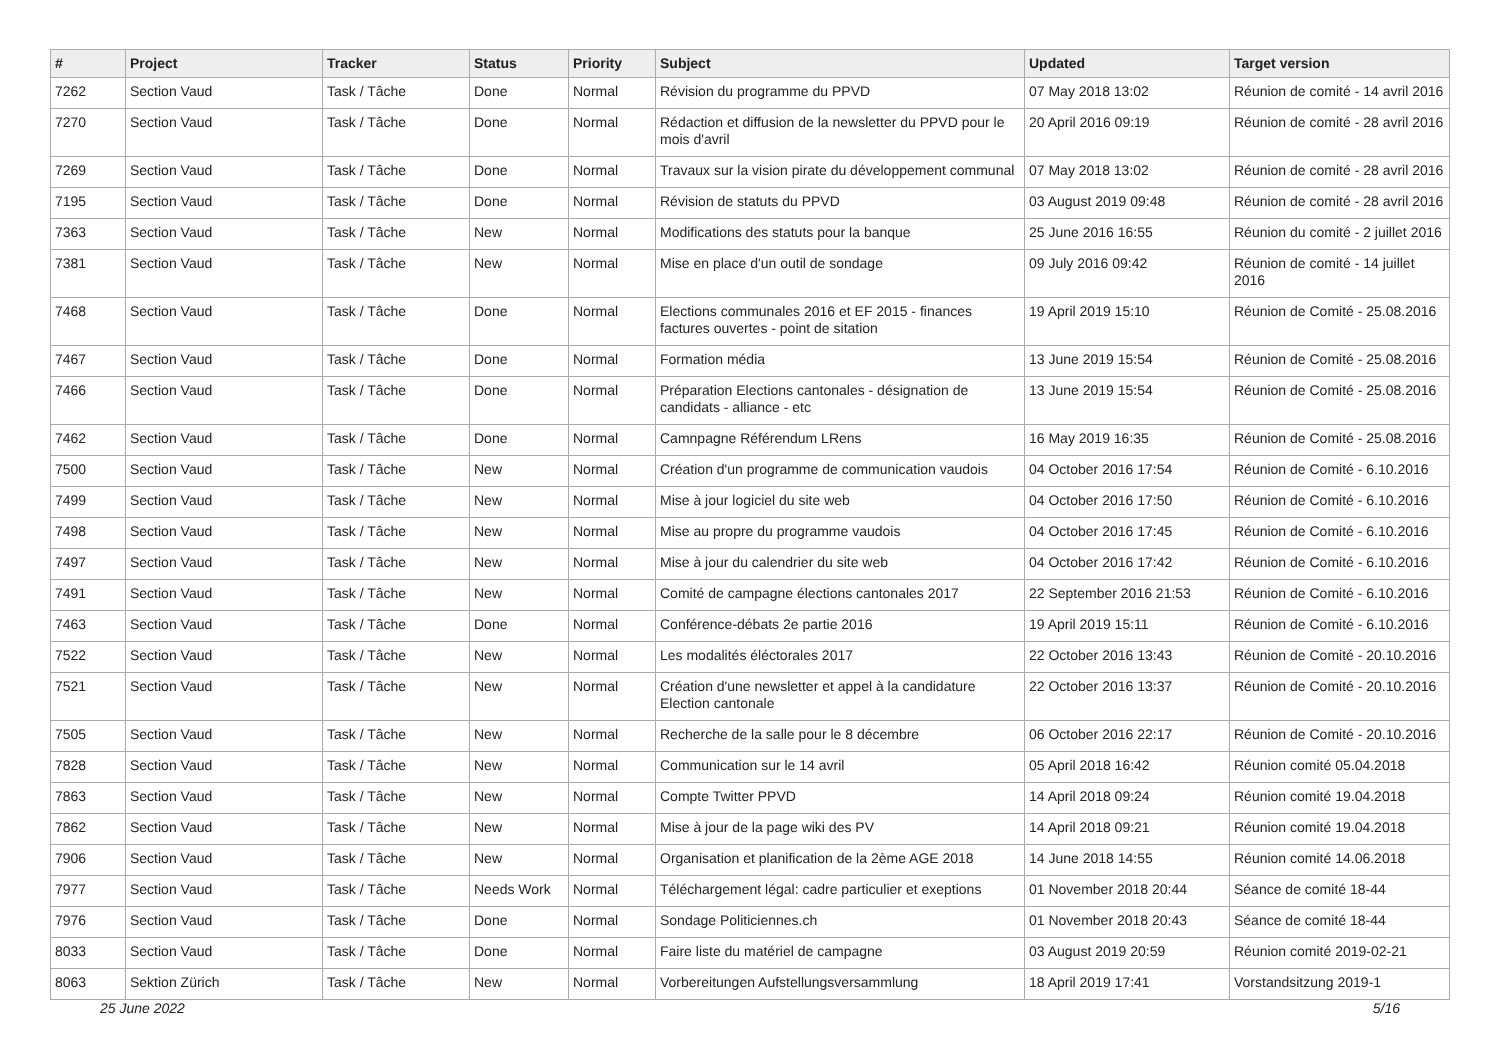| # | Project | Tracker | Status | Priority | Subject | Updated | Target version |
| --- | --- | --- | --- | --- | --- | --- | --- |
| 7262 | Section Vaud | Task / Tâche | Done | Normal | Révision du programme du PPVD | 07 May 2018 13:02 | Réunion de comité - 14 avril 2016 |
| 7270 | Section Vaud | Task / Tâche | Done | Normal | Rédaction et diffusion de la newsletter du PPVD pour le mois d'avril | 20 April 2016 09:19 | Réunion de comité - 28 avril 2016 |
| 7269 | Section Vaud | Task / Tâche | Done | Normal | Travaux sur la vision pirate du développement communal | 07 May 2018 13:02 | Réunion de comité - 28 avril 2016 |
| 7195 | Section Vaud | Task / Tâche | Done | Normal | Révision de statuts du PPVD | 03 August 2019 09:48 | Réunion de comité - 28 avril 2016 |
| 7363 | Section Vaud | Task / Tâche | New | Normal | Modifications des statuts pour la banque | 25 June 2016 16:55 | Réunion du comité - 2 juillet 2016 |
| 7381 | Section Vaud | Task / Tâche | New | Normal | Mise en place d'un outil de sondage | 09 July 2016 09:42 | Réunion de comité - 14 juillet 2016 |
| 7468 | Section Vaud | Task / Tâche | Done | Normal | Elections communales 2016 et EF 2015 - finances factures ouvertes - point de sitation | 19 April 2019 15:10 | Réunion de Comité - 25.08.2016 |
| 7467 | Section Vaud | Task / Tâche | Done | Normal | Formation média | 13 June 2019 15:54 | Réunion de Comité - 25.08.2016 |
| 7466 | Section Vaud | Task / Tâche | Done | Normal | Préparation Elections cantonales - désignation de candidats - alliance - etc | 13 June 2019 15:54 | Réunion de Comité - 25.08.2016 |
| 7462 | Section Vaud | Task / Tâche | Done | Normal | Camnpagne Référendum LRens | 16 May 2019 16:35 | Réunion de Comité - 25.08.2016 |
| 7500 | Section Vaud | Task / Tâche | New | Normal | Création d'un programme de communication vaudois | 04 October 2016 17:54 | Réunion de Comité - 6.10.2016 |
| 7499 | Section Vaud | Task / Tâche | New | Normal | Mise à jour logiciel du site web | 04 October 2016 17:50 | Réunion de Comité - 6.10.2016 |
| 7498 | Section Vaud | Task / Tâche | New | Normal | Mise au propre du programme vaudois | 04 October 2016 17:45 | Réunion de Comité - 6.10.2016 |
| 7497 | Section Vaud | Task / Tâche | New | Normal | Mise à jour du calendrier du site web | 04 October 2016 17:42 | Réunion de Comité - 6.10.2016 |
| 7491 | Section Vaud | Task / Tâche | New | Normal | Comité de campagne élections cantonales 2017 | 22 September 2016 21:53 | Réunion de Comité - 6.10.2016 |
| 7463 | Section Vaud | Task / Tâche | Done | Normal | Conférence-débats 2e partie 2016 | 19 April 2019 15:11 | Réunion de Comité - 6.10.2016 |
| 7522 | Section Vaud | Task / Tâche | New | Normal | Les modalités éléctorales 2017 | 22 October 2016 13:43 | Réunion de Comité - 20.10.2016 |
| 7521 | Section Vaud | Task / Tâche | New | Normal | Création d'une newsletter et appel à la candidature Election cantonale | 22 October 2016 13:37 | Réunion de Comité - 20.10.2016 |
| 7505 | Section Vaud | Task / Tâche | New | Normal | Recherche de la salle pour le 8 décembre | 06 October 2016 22:17 | Réunion de Comité - 20.10.2016 |
| 7828 | Section Vaud | Task / Tâche | New | Normal | Communication sur le 14 avril | 05 April 2018 16:42 | Réunion comité 05.04.2018 |
| 7863 | Section Vaud | Task / Tâche | New | Normal | Compte Twitter PPVD | 14 April 2018 09:24 | Réunion comité 19.04.2018 |
| 7862 | Section Vaud | Task / Tâche | New | Normal | Mise à jour de la page wiki des PV | 14 April 2018 09:21 | Réunion comité 19.04.2018 |
| 7906 | Section Vaud | Task / Tâche | New | Normal | Organisation et planification de la 2ème AGE 2018 | 14 June 2018 14:55 | Réunion comité 14.06.2018 |
| 7977 | Section Vaud | Task / Tâche | Needs Work | Normal | Téléchargement légal: cadre particulier et exeptions | 01 November 2018 20:44 | Séance de comité 18-44 |
| 7976 | Section Vaud | Task / Tâche | Done | Normal | Sondage Politiciennes.ch | 01 November 2018 20:43 | Séance de comité 18-44 |
| 8033 | Section Vaud | Task / Tâche | Done | Normal | Faire liste du matériel de campagne | 03 August 2019 20:59 | Réunion comité 2019-02-21 |
| 8063 | Sektion Zürich | Task / Tâche | New | Normal | Vorbereitungen Aufstellungsversammlung | 18 April 2019 17:41 | Vorstandsitzung 2019-1 |
25 June 2022 5/16